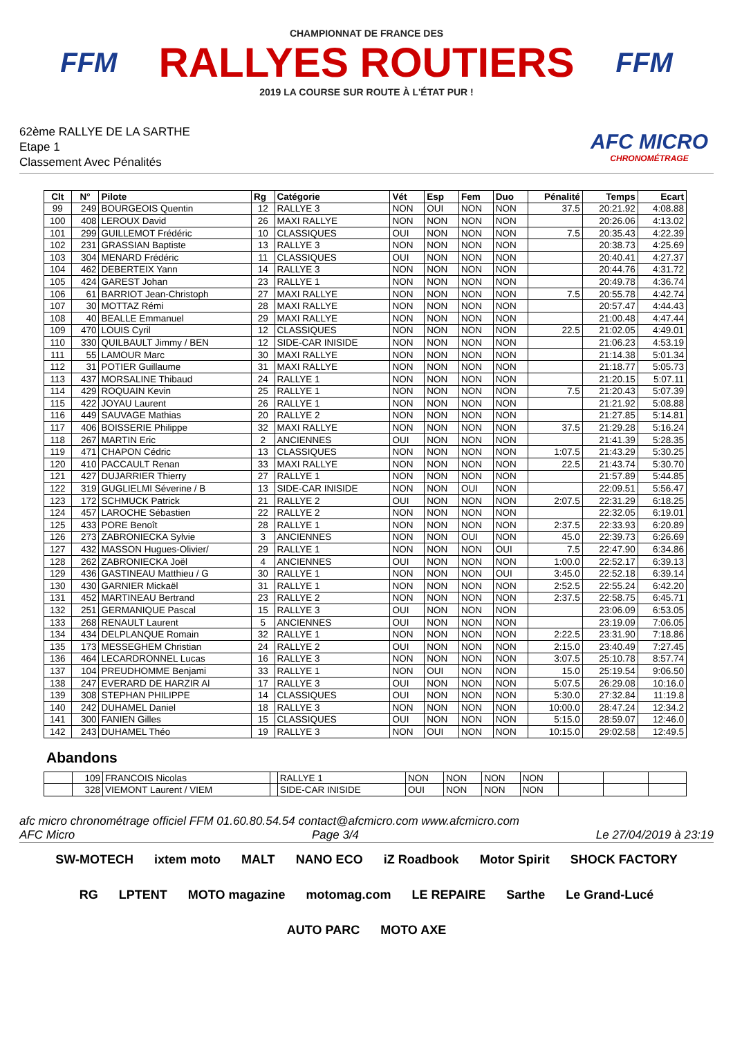FFM
CHAMPIONNAT DE FRANCE DES
RALLYES ROUTIERS
2019 LA COURSE SUR ROUTE À L'ÉTAT PUR !
FFM
62ème RALLYE DE LA SARTHE
Etape 1
Classement Avec Pénalités
AFC MICRO
CHRONOMÉTRAGE
| Clt | N° | Pilote | Rg | Catégorie | Vét | Esp | Fem | Duo | Pénalité | Temps | Ecart |
| --- | --- | --- | --- | --- | --- | --- | --- | --- | --- | --- | --- |
| 99 | 249 | BOURGEOIS Quentin | 12 | RALLYE 3 | NON | OUI | NON | NON | 37.5 | 20:21.92 | 4:08.88 |
| 100 | 408 | LEROUX David | 26 | MAXI RALLYE | NON | NON | NON | NON | | 20:26.06 | 4:13.02 |
| 101 | 299 | GUILLEMOT Frédéric | 10 | CLASSIQUES | OUI | NON | NON | NON | 7.5 | 20:35.43 | 4:22.39 |
| 102 | 231 | GRASSIAN Baptiste | 13 | RALLYE 3 | NON | NON | NON | NON | | 20:38.73 | 4:25.69 |
| 103 | 304 | MENARD Frédéric | 11 | CLASSIQUES | OUI | NON | NON | NON | | 20:40.41 | 4:27.37 |
| 104 | 462 | DEBERTEIX Yann | 14 | RALLYE 3 | NON | NON | NON | NON | | 20:44.76 | 4:31.72 |
| 105 | 424 | GAREST Johan | 23 | RALLYE 1 | NON | NON | NON | NON | | 20:49.78 | 4:36.74 |
| 106 | 61 | BARRIOT Jean-Christoph | 27 | MAXI RALLYE | NON | NON | NON | NON | 7.5 | 20:55.78 | 4:42.74 |
| 107 | 30 | MOTTAZ Rémi | 28 | MAXI RALLYE | NON | NON | NON | NON | | 20:57.47 | 4:44.43 |
| 108 | 40 | BEALLE Emmanuel | 29 | MAXI RALLYE | NON | NON | NON | NON | | 21:00.48 | 4:47.44 |
| 109 | 470 | LOUIS Cyril | 12 | CLASSIQUES | NON | NON | NON | NON | 22.5 | 21:02.05 | 4:49.01 |
| 110 | 330 | QUILBAULT Jimmy / BEN | 12 | SIDE-CAR INISIDE | NON | NON | NON | NON | | 21:06.23 | 4:53.19 |
| 111 | 55 | LAMOUR Marc | 30 | MAXI RALLYE | NON | NON | NON | NON | | 21:14.38 | 5:01.34 |
| 112 | 31 | POTIER Guillaume | 31 | MAXI RALLYE | NON | NON | NON | NON | | 21:18.77 | 5:05.73 |
| 113 | 437 | MORSALINE Thibaud | 24 | RALLYE 1 | NON | NON | NON | NON | | 21:20.15 | 5:07.11 |
| 114 | 429 | ROQUAIN Kevin | 25 | RALLYE 1 | NON | NON | NON | NON | 7.5 | 21:20.43 | 5:07.39 |
| 115 | 422 | JOYAU Laurent | 26 | RALLYE 1 | NON | NON | NON | NON | | 21:21.92 | 5:08.88 |
| 116 | 449 | SAUVAGE Mathias | 20 | RALLYE 2 | NON | NON | NON | NON | | 21:27.85 | 5:14.81 |
| 117 | 406 | BOISSERIE Philippe | 32 | MAXI RALLYE | NON | NON | NON | NON | 37.5 | 21:29.28 | 5:16.24 |
| 118 | 267 | MARTIN Eric | 2 | ANCIENNES | OUI | NON | NON | NON | | 21:41.39 | 5:28.35 |
| 119 | 471 | CHAPON Cédric | 13 | CLASSIQUES | NON | NON | NON | NON | 1:07.5 | 21:43.29 | 5:30.25 |
| 120 | 410 | PACCAULT Renan | 33 | MAXI RALLYE | NON | NON | NON | NON | 22.5 | 21:43.74 | 5:30.70 |
| 121 | 427 | DUJARRIER Thierry | 27 | RALLYE 1 | NON | NON | NON | NON | | 21:57.89 | 5:44.85 |
| 122 | 319 | GUGLIELMI Séverine / B | 13 | SIDE-CAR INISIDE | NON | NON | OUI | NON | | 22:09.51 | 5:56.47 |
| 123 | 172 | SCHMUCK Patrick | 21 | RALLYE 2 | OUI | NON | NON | NON | 2:07.5 | 22:31.29 | 6:18.25 |
| 124 | 457 | LAROCHE Sébastien | 22 | RALLYE 2 | NON | NON | NON | NON | | 22:32.05 | 6:19.01 |
| 125 | 433 | PORE Benoît | 28 | RALLYE 1 | NON | NON | NON | NON | 2:37.5 | 22:33.93 | 6:20.89 |
| 126 | 273 | ZABRONIECKA Sylvie | 3 | ANCIENNES | NON | NON | OUI | NON | 45.0 | 22:39.73 | 6:26.69 |
| 127 | 432 | MASSON Hugues-Olivier/ | 29 | RALLYE 1 | NON | NON | NON | OUI | 7.5 | 22:47.90 | 6:34.86 |
| 128 | 262 | ZABRONIECKA Joël | 4 | ANCIENNES | OUI | NON | NON | NON | 1:00.0 | 22:52.17 | 6:39.13 |
| 129 | 436 | GASTINEAU Matthieu / G | 30 | RALLYE 1 | NON | NON | NON | OUI | 3:45.0 | 22:52.18 | 6:39.14 |
| 130 | 430 | GARNIER Mickaël | 31 | RALLYE 1 | NON | NON | NON | NON | 2:52.5 | 22:55.24 | 6:42.20 |
| 131 | 452 | MARTINEAU Bertrand | 23 | RALLYE 2 | NON | NON | NON | NON | 2:37.5 | 22:58.75 | 6:45.71 |
| 132 | 251 | GERMANIQUE Pascal | 15 | RALLYE 3 | OUI | NON | NON | NON | | 23:06.09 | 6:53.05 |
| 133 | 268 | RENAULT Laurent | 5 | ANCIENNES | OUI | NON | NON | NON | | 23:19.09 | 7:06.05 |
| 134 | 434 | DELPLANQUE Romain | 32 | RALLYE 1 | NON | NON | NON | NON | 2:22.5 | 23:31.90 | 7:18.86 |
| 135 | 173 | MESSEGHEM Christian | 24 | RALLYE 2 | OUI | NON | NON | NON | 2:15.0 | 23:40.49 | 7:27.45 |
| 136 | 464 | LECARDRONNEL Lucas | 16 | RALLYE 3 | NON | NON | NON | NON | 3:07.5 | 25:10.78 | 8:57.74 |
| 137 | 104 | PREUDHOMME Benjami | 33 | RALLYE 1 | NON | OUI | NON | NON | 15.0 | 25:19.54 | 9:06.50 |
| 138 | 247 | EVERARD DE HARZIR Al | 17 | RALLYE 3 | OUI | NON | NON | NON | 5:07.5 | 26:29.08 | 10:16.0 |
| 139 | 308 | STEPHAN PHILIPPE | 14 | CLASSIQUES | OUI | NON | NON | NON | 5:30.0 | 27:32.84 | 11:19.8 |
| 140 | 242 | DUHAMEL Daniel | 18 | RALLYE 3 | NON | NON | NON | NON | 10:00.0 | 28:47.24 | 12:34.2 |
| 141 | 300 | FANIEN Gilles | 15 | CLASSIQUES | OUI | NON | NON | NON | 5:15.0 | 28:59.07 | 12:46.0 |
| 142 | 243 | DUHAMEL Théo | 19 | RALLYE 3 | NON | OUI | NON | NON | 10:15.0 | 29:02.58 | 12:49.5 |
Abandons
| | 109 | FRANCOIS Nicolas | | RALLYE 1 | NON | NON | NON | NON | | | |
| | 328 | VIEMONT Laurent / VIEM | | SIDE-CAR INISIDE | OUI | NON | NON | NON | | | |
afc micro chronométrage officiel FFM 01.60.80.54.54 contact@afcmicro.com www.afcmicro.com
AFC Micro Page 3/4 Le 27/04/2019 à 23:19
SW-MOTECH ixtem moto MALT NANO ECO iZ Roadbook Motor Spirit SHOCK FACTORY RG LPTENT MOTO magazine motomag.com LE REPAIRE Sarthe Le Grand-Lucé AUTO PARC MOTO AXE